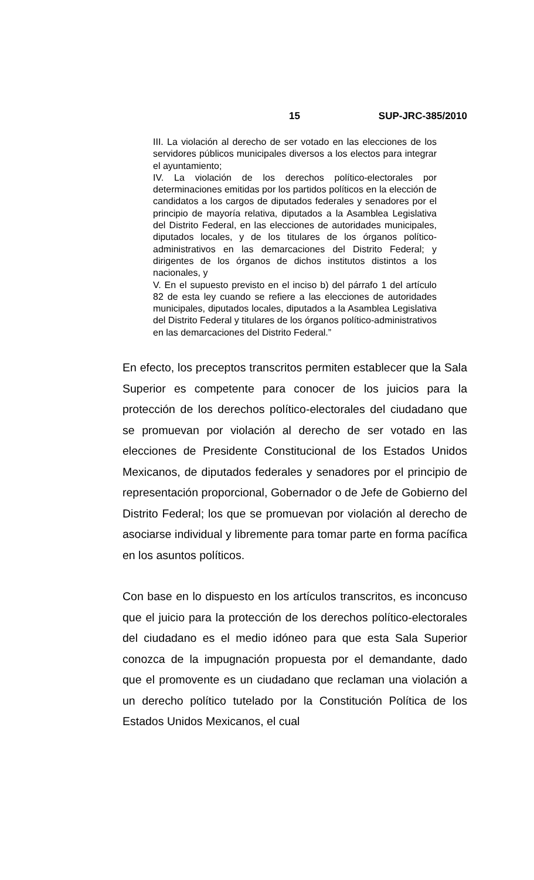15 SUP-JRC-385/2010
III. La violación al derecho de ser votado en las elecciones de los servidores públicos municipales diversos a los electos para integrar el ayuntamiento;
IV. La violación de los derechos político-electorales por determinaciones emitidas por los partidos políticos en la elección de candidatos a los cargos de diputados federales y senadores por el principio de mayoría relativa, diputados a la Asamblea Legislativa del Distrito Federal, en las elecciones de autoridades municipales, diputados locales, y de los titulares de los órganos político-administrativos en las demarcaciones del Distrito Federal; y dirigentes de los órganos de dichos institutos distintos a los nacionales, y
V. En el supuesto previsto en el inciso b) del párrafo 1 del artículo 82 de esta ley cuando se refiere a las elecciones de autoridades municipales, diputados locales, diputados a la Asamblea Legislativa del Distrito Federal y titulares de los órganos político-administrativos en las demarcaciones del Distrito Federal.”
En efecto, los preceptos transcritos permiten establecer que la Sala Superior es competente para conocer de los juicios para la protección de los derechos político-electorales del ciudadano que se promuevan por violación al derecho de ser votado en las elecciones de Presidente Constitucional de los Estados Unidos Mexicanos, de diputados federales y senadores por el principio de representación proporcional, Gobernador o de Jefe de Gobierno del Distrito Federal; los que se promuevan por violación al derecho de asociarse individual y libremente para tomar parte en forma pacífica en los asuntos políticos.
Con base en lo dispuesto en los artículos transcritos, es inconcuso que el juicio para la protección de los derechos político-electorales del ciudadano es el medio idóneo para que esta Sala Superior conozca de la impugnación propuesta por el demandante, dado que el promovente es un ciudadano que reclaman una violación a un derecho político tutelado por la Constitución Política de los Estados Unidos Mexicanos, el cual